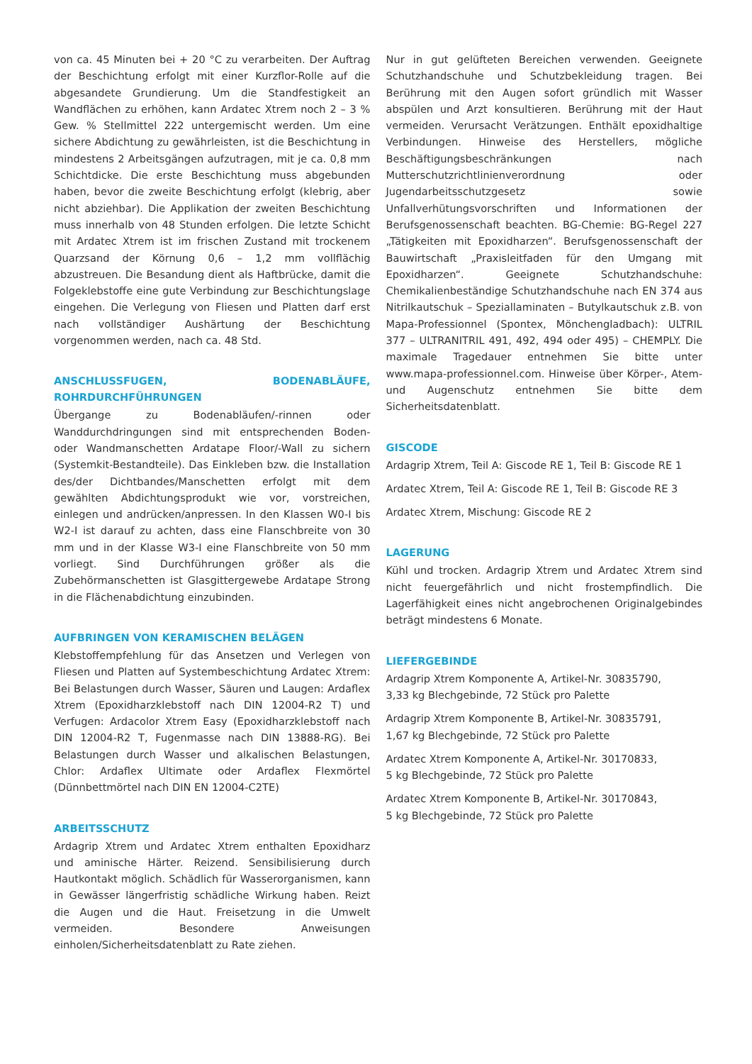von ca. 45 Minuten bei + 20 °C zu verarbeiten. Der Auftrag der Beschichtung erfolgt mit einer Kurzflor-Rolle auf die abgesandete Grundierung. Um die Standfestigkeit an Wandflächen zu erhöhen, kann Ardatec Xtrem noch 2 – 3 % Gew. % Stellmittel 222 untergemischt werden. Um eine sichere Abdichtung zu gewährleisten, ist die Beschichtung in mindestens 2 Arbeitsgängen aufzutragen, mit je ca. 0,8 mm Schichtdicke. Die erste Beschichtung muss abgebunden haben, bevor die zweite Beschichtung erfolgt (klebrig, aber nicht abziehbar). Die Applikation der zweiten Beschichtung muss innerhalb von 48 Stunden erfolgen. Die letzte Schicht mit Ardatec Xtrem ist im frischen Zustand mit trockenem Quarzsand der Körnung 0,6 – 1,2 mm vollflächig abzustreuen. Die Besandung dient als Haftbrücke, damit die Folgeklebstoffe eine gute Verbindung zur Beschichtungslage eingehen. Die Verlegung von Fliesen und Platten darf erst nach vollständiger Aushärtung der Beschichtung vorgenommen werden, nach ca. 48 Std.
ANSCHLUSSFUGEN, BODENABLÄUFE, ROHRDURCHFÜHRUNGEN
Übergange zu Bodenabläufen/-rinnen oder Wanddurchdringungen sind mit entsprechenden Boden- oder Wandmanschetten Ardatape Floor/-Wall zu sichern (Systemkit-Bestandteile). Das Einkleben bzw. die Installation des/der Dichtbandes/Manschetten erfolgt mit dem gewählten Abdichtungsprodukt wie vor, vorstreichen, einlegen und andrücken/anpressen. In den Klassen W0-I bis W2-I ist darauf zu achten, dass eine Flanschbreite von 30 mm und in der Klasse W3-I eine Flanschbreite von 50 mm vorliegt. Sind Durchführungen größer als die Zubehörmanschetten ist Glasgittergewebe Ardatape Strong in die Flächenabdichtung einzubinden.
AUFBRINGEN VON KERAMISCHEN BELÄGEN
Klebstoffempfehlung für das Ansetzen und Verlegen von Fliesen und Platten auf Systembeschichtung Ardatec Xtrem: Bei Belastungen durch Wasser, Säuren und Laugen: Ardaflex Xtrem (Epoxidharzklebstoff nach DIN 12004-R2 T) und Verfugen: Ardacolor Xtrem Easy (Epoxidharzklebstoff nach DIN 12004-R2 T, Fugenmasse nach DIN 13888-RG). Bei Belastungen durch Wasser und alkalischen Belastungen, Chlor: Ardaflex Ultimate oder Ardaflex Flexmörtel (Dünnbettmörtel nach DIN EN 12004-C2TE)
ARBEITSSCHUTZ
Ardagrip Xtrem und Ardatec Xtrem enthalten Epoxidharz und aminische Härter. Reizend. Sensibilisierung durch Hautkontakt möglich. Schädlich für Wasserorganismen, kann in Gewässer längerfristig schädliche Wirkung haben. Reizt die Augen und die Haut. Freisetzung in die Umwelt vermeiden. Besondere Anweisungen einholen/Sicherheitsdatenblatt zu Rate ziehen.
Nur in gut gelüfteten Bereichen verwenden. Geeignete Schutzhandschuhe und Schutzbekleidung tragen. Bei Berührung mit den Augen sofort gründlich mit Wasser abspülen und Arzt konsultieren. Berührung mit der Haut vermeiden. Verursacht Verätzungen. Enthält epoxidhaltige Verbindungen. Hinweise des Herstellers, mögliche Beschäftigungsbeschränkungen nach Mutterschutzrichtlinienverordnung oder Jugendarbeitsschutzgesetz sowie Unfallverhütungsvorschriften und Informationen der Berufsgenossenschaft beachten. BG-Chemie: BG-Regel 227 „Tätigkeiten mit Epoxidharzen“. Berufsgenossenschaft der Bauwirtschaft „Praxisleitfaden für den Umgang mit Epoxidharzen“. Geeignete Schutzhandschuhe: Chemikalienbeständige Schutzhandschuhe nach EN 374 aus Nitrilkautschuk – Spezial­laminaten – Butylkautschuk z.B. von Mapa-Professionnel (Spontex, Mönchengladbach): ULTRIL 377 – ULTRANITRIL 491, 492, 494 oder 495) – CHEMPLY. Die maximale Tragedauer entnehmen Sie bitte unter www.mapa-professionnel.com. Hinweise über Körper-, Atem- und Augenschutz entnehmen Sie bitte dem Sicherheitsdatenblatt.
GISCODE
Ardagrip Xtrem, Teil A: Giscode RE 1, Teil B: Giscode RE 1
Ardatec Xtrem, Teil A: Giscode RE 1, Teil B: Giscode RE 3
Ardatec Xtrem, Mischung: Giscode RE 2
LAGERUNG
Kühl und trocken. Ardagrip Xtrem und Ardatec Xtrem sind nicht feuergefährlich und nicht frostempfindlich. Die Lagerfähigkeit eines nicht angebrochenen Originalgebindes beträgt mindestens 6 Monate.
LIEFERGEBINDE
Ardagrip Xtrem Komponente A, Artikel-Nr. 30835790,
3,33 kg Blechgebinde, 72 Stück pro Palette
Ardagrip Xtrem Komponente B, Artikel-Nr. 30835791,
1,67 kg Blechgebinde, 72 Stück pro Palette
Ardatec Xtrem Komponente A, Artikel-Nr. 30170833,
5 kg Blechgebinde, 72 Stück pro Palette
Ardatec Xtrem Komponente B, Artikel-Nr. 30170843,
5 kg Blechgebinde, 72 Stück pro Palette